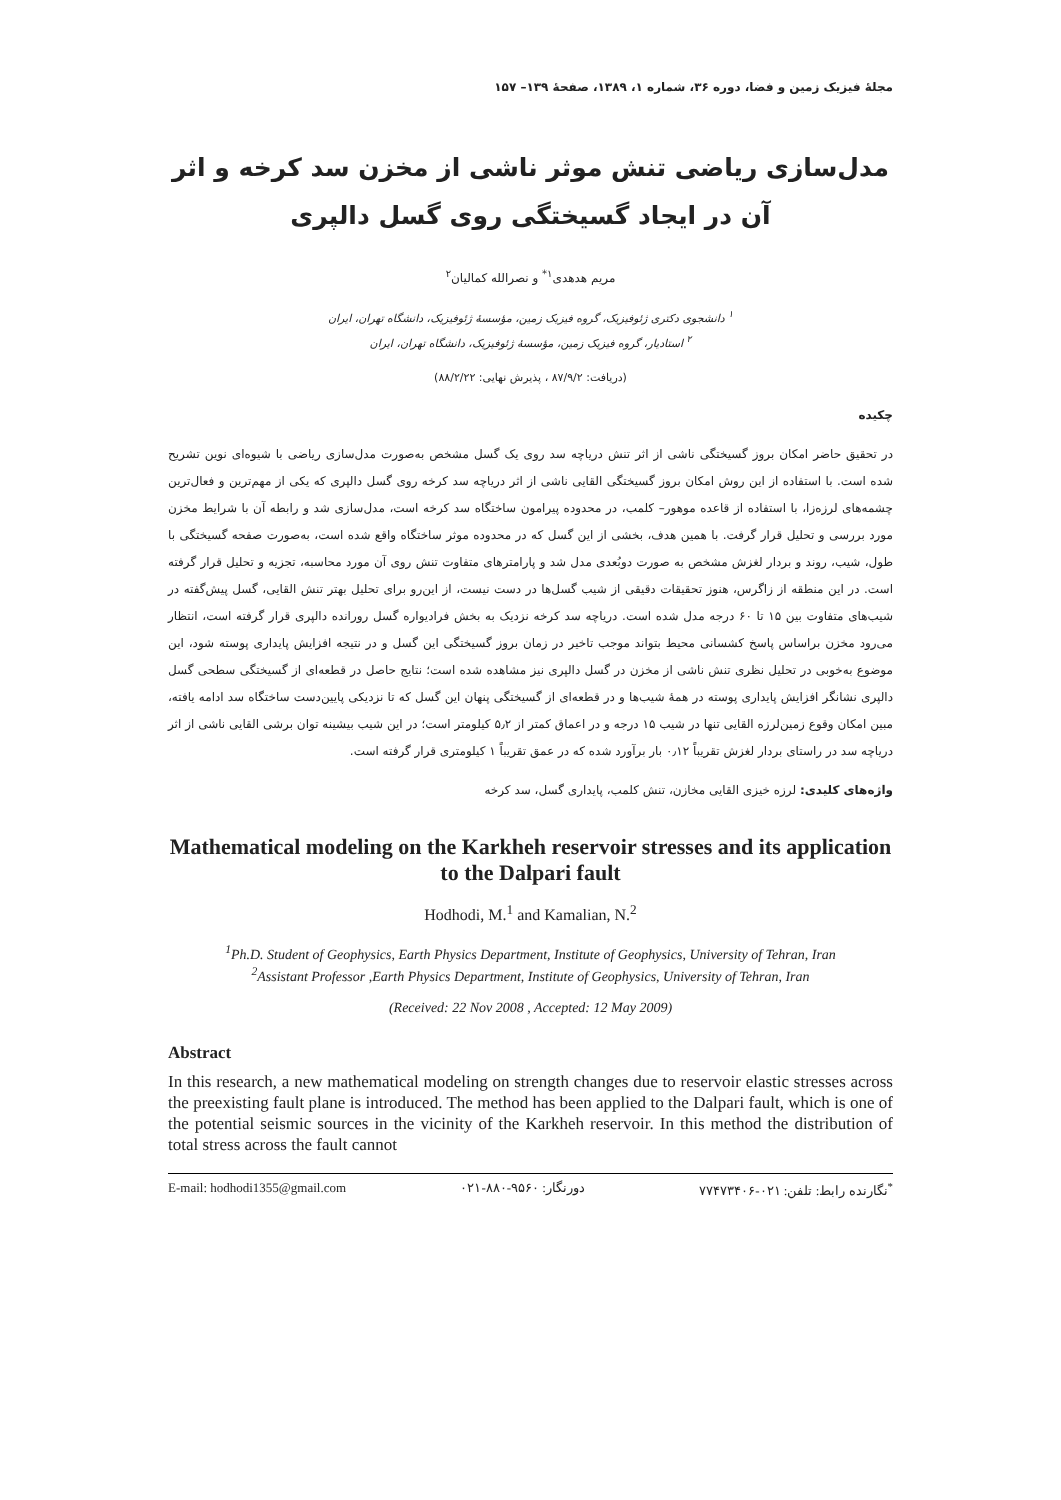مجلهٔ فیزیک زمین و فضا، دوره ۳۶، شماره ۱، ۱۳۸۹، صفحهٔ ۱۳۹– ۱۵۷
مدل‌سازی ریاضی تنش موثر ناشی از مخزن سد کرخه و اثر آن در ایجاد گسیختگی روی گسل دالپری
مریم هدهدی<sup>۱*</sup> و نصرالله کمالیان<sup>۲</sup>
<sup>۱</sup> دانشجوی دکتری ژئوفیزیک، گروه فیزیک زمین، مؤسسهٔ ژئوفیزیک، دانشگاه تهران، ایران
<sup>۲</sup> استادیار، گروه فیزیک زمین، مؤسسهٔ ژئوفیزیک، دانشگاه تهران، ایران
(دریافت: ۸۷/۹/۲ ، پذیرش نهایی: ۸۸/۲/۲۲)
چکیده
در تحقیق حاضر امکان بروز گسیختگی ناشی از اثر تنش دریاچه سد روی یک گسل مشخص به‌صورت مدل‌سازی ریاضی با شیوه‌ای نوین تشریح شده است. با استفاده از این روش امکان بروز گسیختگی القایی ناشی از اثر دریاچه سد کرخه روی گسل دالپری که یکی از مهم‌ترین و فعال‌ترین چشمه‌های لرزه‌زا، با استفاده از قاعده موهور– کلمب، در محدوده پیرامون ساختگاه سد کرخه است، مدل‌سازی شد و رابطه آن با شرایط مخزن مورد بررسی و تحلیل قرار گرفت. با همین هدف، بخشی از این گسل که در محدوده موثر ساختگاه واقع شده است، به‌صورت صفحه گسیختگی با طول، شیب، روند و بردار لغزش مشخص به صورت دوبُعدی مدل شد و پارامترهای متفاوت تنش روی آن مورد محاسبه، تجزیه و تحلیل قرار گرفته است. در این منطقه از زاگرس، هنوز تحقیقات دقیقی از شیب گسل‌ها در دست نیست، از این‌رو برای تحلیل بهتر تنش القایی، گسل پیش‌گفته در شیب‌های متفاوت بین ۱۵ تا ۶۰ درجه مدل شده است. دریاچه سد کرخه نزدیک به بخش فرادیواره گسل رورانده دالپری قرار گرفته است، انتظار می‌رود مخزن براساس پاسخ کشسانی محیط بتواند موجب تاخیر در زمان بروز گسیختگی این گسل و در نتیجه افزایش پایداری پوسته شود، این موضوع به‌خوبی در تحلیل نظری تنش ناشی از مخزن در گسل دالپری نیز مشاهده شده است؛ نتایج حاصل در قطعه‌ای از گسیختگی سطحی گسل دالپری نشانگر افزایش پایداری پوسته در همهٔ شیب‌ها و در قطعه‌ای از گسیختگی پنهان این گسل که تا نزدیکی پایین‌دست ساختگاه سد ادامه یافته، مبین امکان وقوع زمین‌لرزه القایی تنها در شیب ۱۵ درجه و در اعماق کمتر از ۵٫۲ کیلومتر است؛ در این شیب بیشینه توان برشی القایی ناشی از اثر دریاچه سد در راستای بردار لغزش تقریباً ۰٫۱۲ بار برآورد شده که در عمق تقریباً ۱ کیلومتری قرار گرفته است.
واژه‌های کلیدی: لرزه خیزی القایی مخازن، تنش کلمب، پایداری گسل، سد کرخه
Mathematical modeling on the Karkheh reservoir stresses and its application to the Dalpari fault
Hodhodi, M.<sup>1</sup> and Kamalian, N.<sup>2</sup>
<sup>1</sup> Ph.D. Student of Geophysics, Earth Physics Department, Institute of Geophysics, University of Tehran, Iran
<sup>2</sup> Assistant Professor ,Earth Physics Department, Institute of Geophysics, University of Tehran, Iran
(Received: 22 Nov 2008 , Accepted: 12 May 2009)
Abstract
In this research, a new mathematical modeling on strength changes due to reservoir elastic stresses across the preexisting fault plane is introduced. The method has been applied to the Dalpari fault, which is one of the potential seismic sources in the vicinity of the Karkheh reservoir. In this method the distribution of total stress across the fault cannot
E-mail: hodhodi1355@gmail.com دورنگار: ۹۵۶۰-۸۸۰-۰۲۱<sup>*</sup>نگارنده رابط: تلفن: ۰۲۱-۷۷۴۷۳۴۰۶